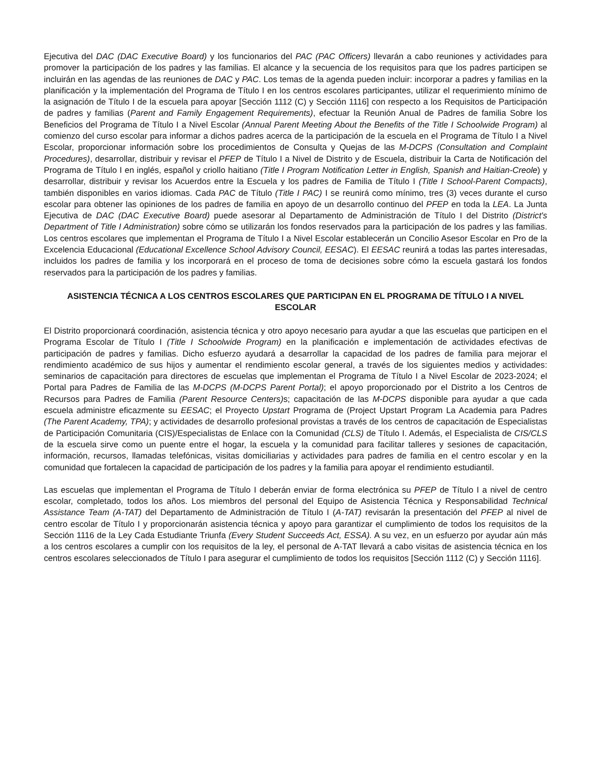Ejecutiva del DAC (DAC Executive Board) y los funcionarios del PAC (PAC Officers) llevarán a cabo reuniones y actividades para promover la participación de los padres y las familias. El alcance y la secuencia de los requisitos para que los padres participen se incluirán en las agendas de las reuniones de DAC y PAC. Los temas de la agenda pueden incluir: incorporar a padres y familias en la planificación y la implementación del Programa de Título I en los centros escolares participantes, utilizar el requerimiento mínimo de la asignación de Título I de la escuela para apoyar [Sección 1112 (C) y Sección 1116] con respecto a los Requisitos de Participación de padres y familias (Parent and Family Engagement Requirements), efectuar la Reunión Anual de Padres de familia Sobre los Beneficios del Programa de Título I a Nivel Escolar (Annual Parent Meeting About the Benefits of the Title I Schoolwide Program) al comienzo del curso escolar para informar a dichos padres acerca de la participación de la escuela en el Programa de Título I a Nivel Escolar, proporcionar información sobre los procedimientos de Consulta y Quejas de las M-DCPS (Consultation and Complaint Procedures), desarrollar, distribuir y revisar el PFEP de Título I a Nivel de Distrito y de Escuela, distribuir la Carta de Notificación del Programa de Título I en inglés, español y criollo haitiano (Title I Program Notification Letter in English, Spanish and Haitian-Creole) y desarrollar, distribuir y revisar los Acuerdos entre la Escuela y los padres de Familia de Título I (Title I School-Parent Compacts), también disponibles en varios idiomas. Cada PAC de Título (Title I PAC) I se reunirá como mínimo, tres (3) veces durante el curso escolar para obtener las opiniones de los padres de familia en apoyo de un desarrollo continuo del PFEP en toda la LEA. La Junta Ejecutiva de DAC (DAC Executive Board) puede asesorar al Departamento de Administración de Título I del Distrito (District's Department of Title I Administration) sobre cómo se utilizarán los fondos reservados para la participación de los padres y las familias. Los centros escolares que implementan el Programa de Título I a Nivel Escolar establecerán un Concilio Asesor Escolar en Pro de la Excelencia Educacional (Educational Excellence School Advisory Council, EESAC). El EESAC reunirá a todas las partes interesadas, incluidos los padres de familia y los incorporará en el proceso de toma de decisiones sobre cómo la escuela gastará los fondos reservados para la participación de los padres y familias.
ASISTENCIA TÉCNICA A LOS CENTROS ESCOLARES QUE PARTICIPAN EN EL PROGRAMA DE TÍTULO I A NIVEL ESCOLAR
El Distrito proporcionará coordinación, asistencia técnica y otro apoyo necesario para ayudar a que las escuelas que participen en el Programa Escolar de Título I (Title I Schoolwide Program) en la planificación e implementación de actividades efectivas de participación de padres y familias. Dicho esfuerzo ayudará a desarrollar la capacidad de los padres de familia para mejorar el rendimiento académico de sus hijos y aumentar el rendimiento escolar general, a través de los siguientes medios y actividades: seminarios de capacitación para directores de escuelas que implementan el Programa de Título I a Nivel Escolar de 2023-2024; el Portal para Padres de Familia de las M-DCPS (M-DCPS Parent Portal); el apoyo proporcionado por el Distrito a los Centros de Recursos para Padres de Familia (Parent Resource Centers) s; capacitación de las M-DCPS disponible para ayudar a que cada escuela administre eficazmente su EESAC; el Proyecto Upstart Programa de (Project Upstart Program La Academia para Padres (The Parent Academy, TPA); y actividades de desarrollo profesional provistas a través de los centros de capacitación de Especialistas de Participación Comunitaria (CIS)/Especialistas de Enlace con la Comunidad (CLS) de Título I. Además, el Especialista de CIS/CLS de la escuela sirve como un puente entre el hogar, la escuela y la comunidad para facilitar talleres y sesiones de capacitación, información, recursos, llamadas telefónicas, visitas domiciliarias y actividades para padres de familia en el centro escolar y en la comunidad que fortalecen la capacidad de participación de los padres y la familia para apoyar el rendimiento estudiantil.
Las escuelas que implementan el Programa de Título I deberán enviar de forma electrónica su PFEP de Título I a nivel de centro escolar, completado, todos los años. Los miembros del personal del Equipo de Asistencia Técnica y Responsabilidad Technical Assistance Team (A-TAT) del Departamento de Administración de Título I (A-TAT) revisarán la presentación del PFEP al nivel de centro escolar de Título I y proporcionarán asistencia técnica y apoyo para garantizar el cumplimiento de todos los requisitos de la Sección 1116 de la Ley Cada Estudiante Triunfa (Every Student Succeeds Act, ESSA). A su vez, en un esfuerzo por ayudar aún más a los centros escolares a cumplir con los requisitos de la ley, el personal de A-TAT llevará a cabo visitas de asistencia técnica en los centros escolares seleccionados de Título I para asegurar el cumplimiento de todos los requisitos [Sección 1112 (C) y Sección 1116].